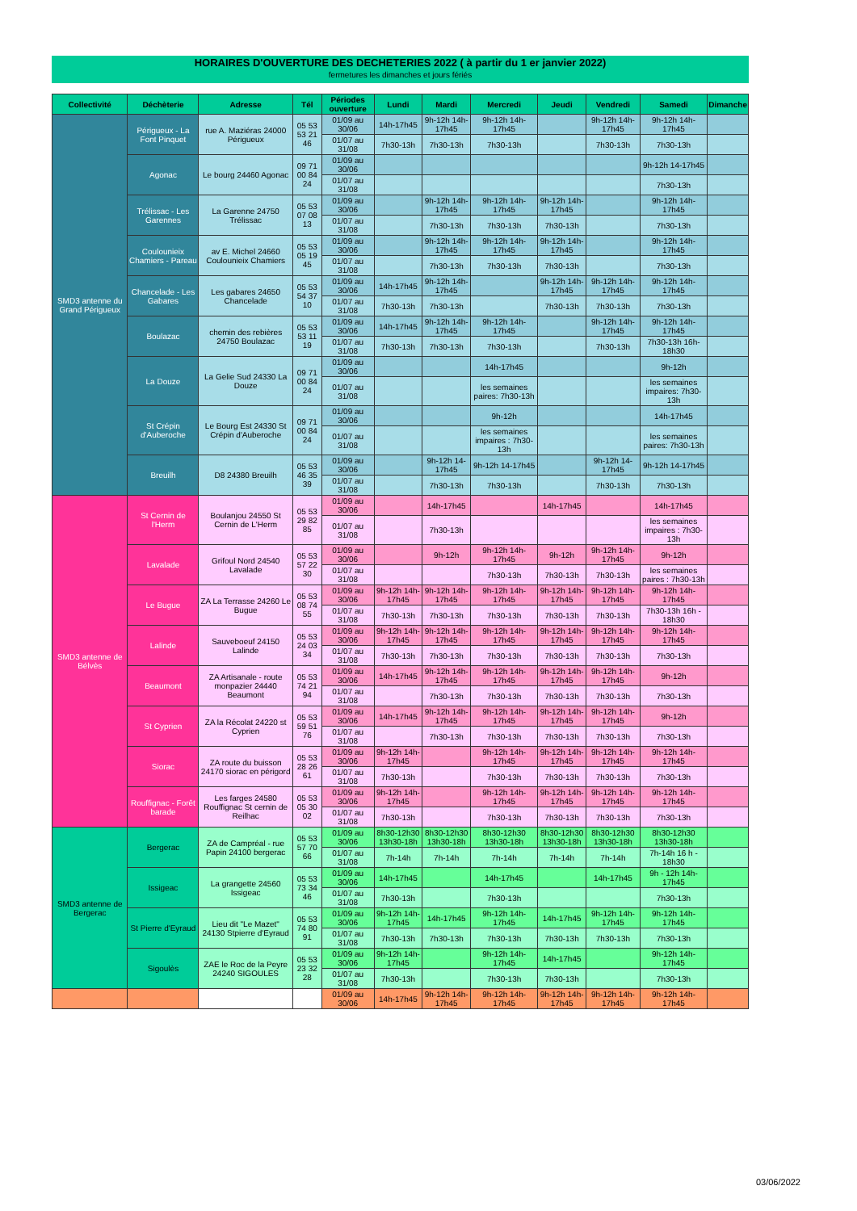HORAIRES D'OUVERTURE DES DECHETERIES 2022 ( à partir du 1 er janvier 2022)
fermetures les dimanches et jours fériés
| Collectivité | Déchèterie | Adresse | Tél | Périodes ouverture | Lundi | Mardi | Mercredi | Jeudi | Vendredi | Samedi | Dimanche | |
| --- | --- | --- | --- | --- | --- | --- | --- | --- | --- | --- | --- | --- |
| SMD3 antenne du Grand Périgueux | Périgueux - La Font Pinquet | rue A. Maziéras 24000 Périgueux | 05 53 53 21 46 | 01/09 au 30/06 | 14h-17h45 | 9h-12h 14h-17h45 | 9h-12h 14h-17h45 | | 9h-12h 14h-17h45 | 9h-12h 14h-17h45 | | |
| | | | | 01/07 au 31/08 | 7h30-13h | 7h30-13h | 7h30-13h | | 7h30-13h | 7h30-13h | | |
| | Agonac | Le bourg 24460 Agonac | 09 71 00 84 24 | 01/09 au 30/06 | | | | | | 9h-12h 14-17h45 | | |
| | | | | 01/07 au 31/08 | | | | | | 7h30-13h | | |
| | Trélissac - Les Garennes | La Garenne 24750 Trélissac | 05 53 07 08 13 | 01/09 au 30/06 | | 9h-12h 14h-17h45 | 9h-12h 14h-17h45 | 9h-12h 14h-17h45 | | 9h-12h 14h-17h45 | | |
| | | | | 01/07 au 31/08 | | 7h30-13h | 7h30-13h | 7h30-13h | | 7h30-13h | | |
| | Coulounieix Chamiers - Pareau | av E. Michel 24660 Coulounieix Chamiers | 05 53 05 19 45 | 01/09 au 30/06 | | 9h-12h 14h-17h45 | 9h-12h 14h-17h45 | 9h-12h 14h-17h45 | | 9h-12h 14h-17h45 | | |
| | | | | 01/07 au 31/08 | | 7h30-13h | 7h30-13h | 7h30-13h | | 7h30-13h | | |
| | Chancelade - Les Gabares | Les gabares 24650 Chancelade | 05 53 54 37 10 | 01/09 au 30/06 | 14h-17h45 | 9h-12h 14h-17h45 | | 9h-12h 14h-17h45 | 9h-12h 14h-17h45 | 9h-12h 14h-17h45 | | |
| | | | | 01/07 au 31/08 | 7h30-13h | 7h30-13h | | 7h30-13h | 7h30-13h | 7h30-13h | | |
| | Boulazac | chemin des rebières 24750 Boulazac | 05 53 53 11 19 | 01/09 au 30/06 | 14h-17h45 | 9h-12h 14h-17h45 | 9h-12h 14h-17h45 | | 9h-12h 14h-17h45 | 9h-12h 14h-17h45 | | |
| | | | | 01/07 au 31/08 | 7h30-13h | 7h30-13h | 7h30-13h | | 7h30-13h | 7h30-13h 16h- 18h30 | | |
| | La Douze | La Gelie Sud 24330 La Douze | 09 71 00 84 24 | 01/09 au 30/06 | | | 14h-17h45 | | | 9h-12h | | |
| | | | | 01/07 au 31/08 | | | les semaines paires: 7h30-13h | | | les semaines impaires: 7h30-13h | | |
| | St Crépin d'Auberoche | Le Bourg Est 24330 St Crépin d'Auberoche | 09 71 00 84 24 | 01/09 au 30/06 | | | 9h-12h | | | 14h-17h45 | | |
| | | | | 01/07 au 31/08 | | | les semaines impaires : 7h30-13h | | | les semaines paires: 7h30-13h | | |
| | Breuilh | D8 24380 Breuilh | 05 53 46 35 39 | 01/09 au 30/06 | | 9h-12h 14-17h45 | 9h-12h 14-17h45 | | 9h-12h 14-17h45 | 9h-12h 14-17h45 | | |
| | | | | 01/07 au 31/08 | | 7h30-13h | 7h30-13h | | 7h30-13h | 7h30-13h | | |
| | SMD3 antenne de Bélvès | St Cernin de l'Herm | Boulanjou 24550 St Cernin de L'Herm | 05 53 29 82 85 | 01/09 au 30/06 | | 14h-17h45 | | 14h-17h45 | | 14h-17h45 | |
| | | | | | 01/07 au 31/08 | | 7h30-13h | | | | les semaines impaires : 7h30-13h | |
| Lavalade | | Grifoul Nord 24540 Lavalade | 05 53 57 22 30 | 01/09 au 30/06 | | 9h-12h | 9h-12h 14h-17h45 | 9h-12h | 9h-12h 14h-17h45 | 9h-12h | | |
| | | | | 01/07 au 31/08 | | | 7h30-13h | 7h30-13h | 7h30-13h | les semaines paires : 7h30-13h | | |
| Le Bugue | | ZA La Terrasse 24260 Le Bugue | 05 53 08 74 55 | 01/09 au 30/06 | 9h-12h 14h-17h45 | 9h-12h 14h-17h45 | 9h-12h 14h-17h45 | 9h-12h 14h-17h45 | 9h-12h 14h-17h45 | 9h-12h 14h-17h45 | | |
| | | | | 01/07 au 31/08 | 7h30-13h | 7h30-13h | 7h30-13h | 7h30-13h | 7h30-13h | 7h30-13h 16h - 18h30 | | |
| Lalinde | | Sauveboeuf 24150 Lalinde | 05 53 24 03 34 | 01/09 au 30/06 | 9h-12h 14h-17h45 | 9h-12h 14h-17h45 | 9h-12h 14h-17h45 | 9h-12h 14h-17h45 | 9h-12h 14h-17h45 | 9h-12h 14h-17h45 | | |
| | | | | 01/07 au 31/08 | 7h30-13h | 7h30-13h | 7h30-13h | 7h30-13h | 7h30-13h | 7h30-13h | | |
| Beaumont | | ZA Artisanale - route monpazier 24440 Beaumont | 05 53 74 21 94 | 01/09 au 30/06 | 14h-17h45 | 9h-12h 14h-17h45 | 9h-12h 14h-17h45 | 9h-12h 14h-17h45 | 9h-12h 14h-17h45 | 9h-12h | | |
| | | | | 01/07 au 31/08 | | 7h30-13h | 7h30-13h | 7h30-13h | 7h30-13h | 7h30-13h | | |
| St Cyprien | | ZA la Récolat 24220 st Cyprien | 05 53 59 51 76 | 01/09 au 30/06 | 14h-17h45 | 9h-12h 14h-17h45 | 9h-12h 14h-17h45 | 9h-12h 14h-17h45 | 9h-12h 14h-17h45 | 9h-12h | | |
| | | | | 01/07 au 31/08 | | 7h30-13h | 7h30-13h | 7h30-13h | 7h30-13h | 7h30-13h | | |
| Siorac | | ZA route du buisson 24170 siorac en périgord | 05 53 28 26 61 | 01/09 au 30/06 | 9h-12h 14h-17h45 | | 9h-12h 14h-17h45 | 9h-12h 14h-17h45 | 9h-12h 14h-17h45 | 9h-12h 14h-17h45 | | |
| | | | | 01/07 au 31/08 | 7h30-13h | | 7h30-13h | 7h30-13h | 7h30-13h | 7h30-13h | | |
| Rouffignac - Forêt barade | | Les farges 24580 Rouffignac St cernin de Reilhac | 05 53 05 30 02 | 01/09 au 30/06 | 9h-12h 14h-17h45 | | 9h-12h 14h-17h45 | 9h-12h 14h-17h45 | 9h-12h 14h-17h45 | 9h-12h 14h-17h45 | | |
| | | | | 01/07 au 31/08 | 7h30-13h | | 7h30-13h | 7h30-13h | 7h30-13h | 7h30-13h | | |
| SMD3 antenne de Bergerac | | Bergerac | ZA de Campréal - rue Papin 24100 bergerac | 05 53 57 70 66 | 01/09 au 30/06 | 8h30-12h30 13h30-18h | 8h30-12h30 13h30-18h | 8h30-12h30 13h30-18h | 8h30-12h30 13h30-18h | 8h30-12h30 13h30-18h | 8h30-12h30 13h30-18h | |
| | | | | | 01/07 au 31/08 | 7h-14h | 7h-14h | 7h-14h | 7h-14h | 7h-14h | 7h-14h 16 h - 18h30 | |
| | Issigeac | La grangette 24560 Issigeac | 05 53 73 34 46 | 01/09 au 30/06 | 14h-17h45 | | 14h-17h45 | | 14h-17h45 | 9h - 12h 14h-17h45 | | |
| | | | | 01/07 au 31/08 | 7h30-13h | | 7h30-13h | | | 7h30-13h | | |
| | St Pierre d'Eyraud | Lieu dit "Le Mazet" 24130 Stpierre d'Eyraud | 05 53 74 80 91 | 01/09 au 30/06 | 9h-12h 14h-17h45 | 14h-17h45 | 9h-12h 14h-17h45 | 14h-17h45 | 9h-12h 14h-17h45 | 9h-12h 14h-17h45 | | |
| | | | | 01/07 au 31/08 | 7h30-13h | 7h30-13h | 7h30-13h | 7h30-13h | 7h30-13h | 7h30-13h | | |
| | Sigoulès | ZAE le Roc de la Peyre 24240 SIGOULES | 05 53 23 32 28 | 01/09 au 30/06 | 9h-12h 14h-17h45 | | 9h-12h 14h-17h45 | 14h-17h45 | | 9h-12h 14h-17h45 | | |
| | | | | 01/07 au 31/08 | 7h30-13h | | 7h30-13h | 7h30-13h | | 7h30-13h | | |
| | | | | 01/09 au 30/06 | 14h-17h45 | 9h-12h 14h-17h45 | 9h-12h 14h-17h45 | 9h-12h 14h-17h45 | 9h-12h 14h-17h45 | 9h-12h 14h-17h45 | | |
03/06/2022